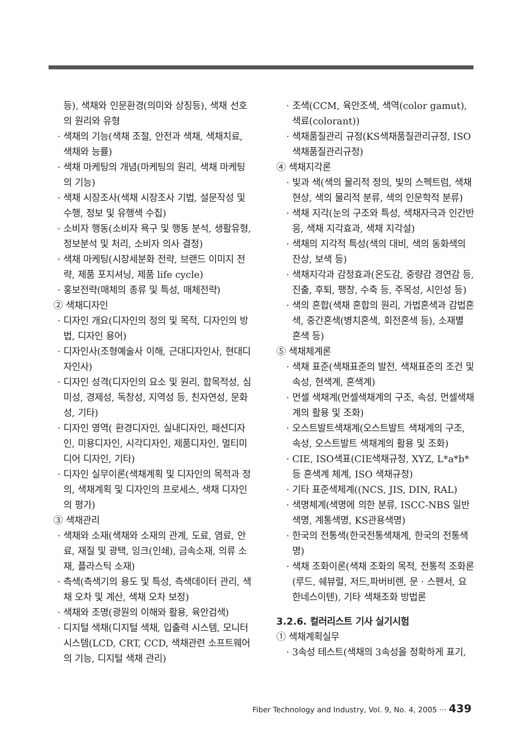등), 색채와 인문환경(의미와 상징등), 색채 선호의 원리와 유형
· 색채의 기능(색채 조절, 안전과 색채, 색채치료, 색채와 능률)
· 색채 마케팅의 개념(마케팅의 원리, 색채 마케팅의 기능)
· 색채 시장조사(색채 시장조사 기법, 설문작성 및 수행, 정보 및 유행색 수집)
· 소비자 행동(소비자 욕구 및 행동 분석, 생활유형, 정보분석 및 처리, 소비자 의사 결정)
· 색채 마케팅(시장세분화 전략, 브랜드 이미지 전략, 제품 포지셔닝, 제품 life cycle)
· 홍보전략(매체의 종류 및 특성, 매체전략)
② 색채디자인
· 디자인 개요(디자인의 정의 및 목적, 디자인의 방법, 디자인 용어)
· 디자인사(조형예술사 이해, 근대디자인사, 현대디자인사)
· 디자인 성격(디자인의 요소 및 원리, 합목적성, 심미성, 경제성, 독창성, 지역성 등, 친자연성, 문화성, 기타)
· 디자인 영역( 환경디자인, 실내디자인, 패션디자인, 미용디자인, 시각디자인, 제품디자인, 멀티미디어 디자인, 기타)
· 디자인 실무이론(색채계획 및 디자인의 목적과 정의, 색채계획 및 디자인의 프로세스, 색채 디자인의 평가)
③ 색채관리
· 색채와 소재(색채와 소재의 관계, 도료, 염료, 안료, 재질 및 광택, 잉크(인쇄), 금속소재, 의류 소재, 플라스틱 소재)
· 측색(측색기의 용도 및 특성, 측색데이터 관리, 색채 오차 및 계산, 색채 오차 보정)
· 색채와 조명(광원의 이해와 활용, 육안검색)
· 디지털 색채(디지털 색채, 입출력 시스템, 모니터 시스템(LCD, CRT, CCD, 색채관련 소프트웨어의 기능, 디지털 색채 관리)
· 조색(CCM, 육안조색, 색역(color gamut), 색료(colorant))
· 색채품질관리 규정(KS색채품질관리규정, ISO색채품질관리규정)
④ 색채지각론
· 빛과 색(색의 물리적 정의, 빛의 스펙트럼, 색채현상, 색의 물리적 분류, 색의 인문학적 분류)
· 색채 지각(눈의 구조와 특성, 색채자극과 인간반응, 색채 지각효과, 색채 지각설)
· 색채의 지각적 특성(색의 대비, 색의 동화색의 잔상, 보색 등)
· 색채지각과 감정효과(온도감, 중량감 경연감 등, 진출, 후퇴, 팽창, 수축 등, 주목성, 시인성 등)
· 색의 혼합(색채 혼합의 원리, 가법혼색과 감법혼색, 중간혼색(병치혼색, 회전혼색 등), 소재별 혼색 등)
⑤ 색채체계론
· 색채 표준(색채표준의 발전, 색채표준의 조건 및 속성, 현색계, 혼색계)
· 먼셀 색채계(먼셀색채계의 구조, 속성, 먼셀색채계의 활용 및 조화)
· 오스트발트색채계(오스트발트 색채계의 구조, 속성, 오스트발트 색채계의 활용 및 조화)
· CIE, ISO색표(CIE색채규정, XYZ, L*a*b* 등 혼색계 체계, ISO 색채규정)
· 기타 표준색체계((NCS, JIS, DIN, RAL)
· 색명체계(색명에 의한 분류, ISCC-NBS 일반색명, 계통색명, KS관용색명)
· 한국의 전통색(한국전통색채계, 한국의 전통색명)
· 색채 조화이론(색채 조화의 목적, 전통적 조화론(루드, 쉐뷰럴, 저드,파버비렌, 문 · 스펜서, 요한네스이텐), 기타 색채조화 방법론
3.2.6. 컬러리스트 기사 실기시험
① 색채계획실무
· 3속성 테스트(색채의 3속성을 정확하게 표기,
Fiber Technology and Industry, Vol. 9, No. 4, 2005 ··· 439